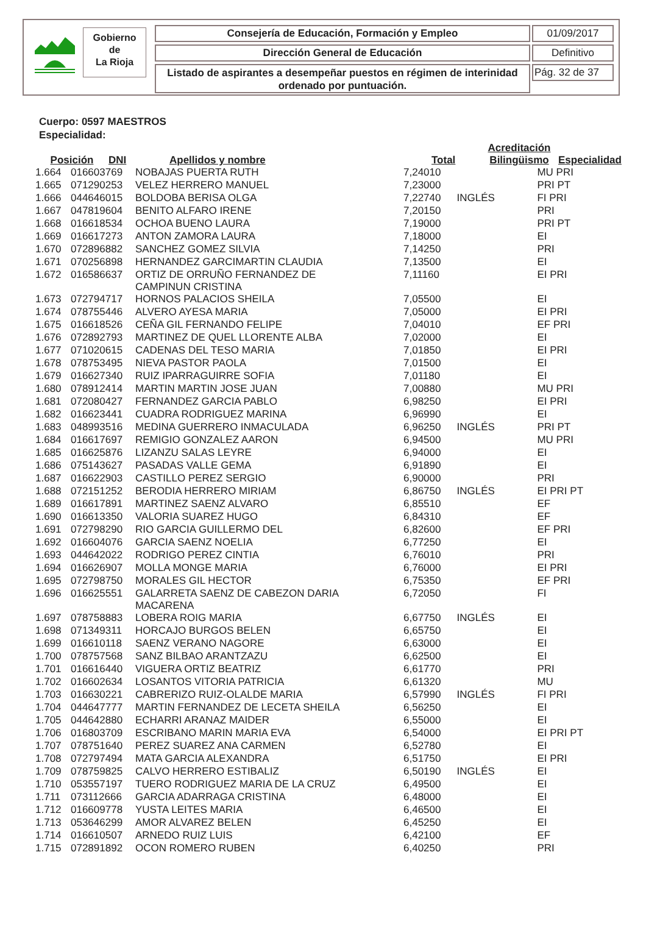Gobierno
de
La Rioja
Consejería de Educación, Formación y Empleo 01/09/2017
Dirección General de Educación Definitivo
Listado de aspirantes a desempeñar puestos en régimen de interinidad
ordenado por puntuación.
Pág. 32 de 37
Cuerpo: 0597 MAESTROS
Especialidad:
| Posición | DNI | Apellidos y nombre | Total | Acreditación Bilingüismo | Especialidad |
| --- | --- | --- | --- | --- | --- |
| 1.664 | 016603769 | NOBAJAS PUERTA RUTH | 7,24010 | | MU PRI |
| 1.665 | 071290253 | VELEZ HERRERO MANUEL | 7,23000 | | PRI PT |
| 1.666 | 044646015 | BOLDOBA BERISA OLGA | 7,22740 | INGLÉS | FI PRI |
| 1.667 | 047819604 | BENITO ALFARO IRENE | 7,20150 | | PRI |
| 1.668 | 016618534 | OCHOA BUENO LAURA | 7,19000 | | PRI PT |
| 1.669 | 016617273 | ANTON ZAMORA LAURA | 7,18000 | | EI |
| 1.670 | 072896882 | SANCHEZ GOMEZ SILVIA | 7,14250 | | PRI |
| 1.671 | 070256898 | HERNANDEZ GARCIMARTIN CLAUDIA | 7,13500 | | EI |
| 1.672 | 016586637 | ORTIZ DE ORRUÑO FERNANDEZ DE CAMPINUN CRISTINA | 7,11160 | | EI PRI |
| 1.673 | 072794717 | HORNOS PALACIOS SHEILA | 7,05500 | | EI |
| 1.674 | 078755446 | ALVERO AYESA MARIA | 7,05000 | | EI PRI |
| 1.675 | 016618526 | CEÑA GIL FERNANDO FELIPE | 7,04010 | | EF PRI |
| 1.676 | 072892793 | MARTINEZ DE QUEL LLORENTE ALBA | 7,02000 | | EI |
| 1.677 | 071020615 | CADENAS DEL TESO MARIA | 7,01850 | | EI PRI |
| 1.678 | 078753495 | NIEVA PASTOR PAOLA | 7,01500 | | EI |
| 1.679 | 016627340 | RUIZ IPARRAGUIRRE SOFIA | 7,01180 | | EI |
| 1.680 | 078912414 | MARTIN MARTIN JOSE JUAN | 7,00880 | | MU PRI |
| 1.681 | 072080427 | FERNANDEZ GARCIA PABLO | 6,98250 | | EI PRI |
| 1.682 | 016623441 | CUADRA RODRIGUEZ MARINA | 6,96990 | | EI |
| 1.683 | 048993516 | MEDINA GUERRERO INMACULADA | 6,96250 | INGLÉS | PRI PT |
| 1.684 | 016617697 | REMIGIO GONZALEZ AARON | 6,94500 | | MU PRI |
| 1.685 | 016625876 | LIZANZU SALAS LEYRE | 6,94000 | | EI |
| 1.686 | 075143627 | PASADAS VALLE GEMA | 6,91890 | | EI |
| 1.687 | 016622903 | CASTILLO PEREZ SERGIO | 6,90000 | | PRI |
| 1.688 | 072151252 | BERODIA HERRERO MIRIAM | 6,86750 | INGLÉS | EI PRI PT |
| 1.689 | 016617891 | MARTINEZ SAENZ ALVARO | 6,85510 | | EF |
| 1.690 | 016613350 | VALORIA SUAREZ HUGO | 6,84310 | | EF |
| 1.691 | 072798290 | RIO GARCIA GUILLERMO DEL | 6,82600 | | EF PRI |
| 1.692 | 016604076 | GARCIA SAENZ NOELIA | 6,77250 | | EI |
| 1.693 | 044642022 | RODRIGO PEREZ CINTIA | 6,76010 | | PRI |
| 1.694 | 016626907 | MOLLA MONGE MARIA | 6,76000 | | EI PRI |
| 1.695 | 072798750 | MORALES GIL HECTOR | 6,75350 | | EF PRI |
| 1.696 | 016625551 | GALARRETA SAENZ DE CABEZON DARIA MACARENA | 6,72050 | | FI |
| 1.697 | 078758883 | LOBERA ROIG MARIA | 6,67750 | INGLÉS | EI |
| 1.698 | 071349311 | HORCAJO BURGOS BELEN | 6,65750 | | EI |
| 1.699 | 016610118 | SAENZ VERANO NAGORE | 6,63000 | | EI |
| 1.700 | 078757568 | SANZ BILBAO ARANTZAZU | 6,62500 | | EI |
| 1.701 | 016616440 | VIGUERA ORTIZ BEATRIZ | 6,61770 | | PRI |
| 1.702 | 016602634 | LOSANTOS VITORIA PATRICIA | 6,61320 | | MU |
| 1.703 | 016630221 | CABRERIZO RUIZ-OLALDE MARIA | 6,57990 | INGLÉS | FI PRI |
| 1.704 | 044647777 | MARTIN FERNANDEZ DE LECETA SHEILA | 6,56250 | | EI |
| 1.705 | 044642880 | ECHARRI ARANAZ MAIDER | 6,55000 | | EI |
| 1.706 | 016803709 | ESCRIBANO MARIN MARIA EVA | 6,54000 | | EI PRI PT |
| 1.707 | 078751640 | PEREZ SUAREZ ANA CARMEN | 6,52780 | | EI |
| 1.708 | 072797494 | MATA GARCIA ALEXANDRA | 6,51750 | | EI PRI |
| 1.709 | 078759825 | CALVO HERRERO ESTIBALIZ | 6,50190 | INGLÉS | EI |
| 1.710 | 053557197 | TUERO RODRIGUEZ MARIA DE LA CRUZ | 6,49500 | | EI |
| 1.711 | 073112666 | GARCIA ADARRAGA CRISTINA | 6,48000 | | EI |
| 1.712 | 016609778 | YUSTA LEITES MARIA | 6,46500 | | EI |
| 1.713 | 053646299 | AMOR ALVAREZ BELEN | 6,45250 | | EI |
| 1.714 | 016610507 | ARNEDO RUIZ LUIS | 6,42100 | | EF |
| 1.715 | 072891892 | OCON ROMERO RUBEN | 6,40250 | | PRI |